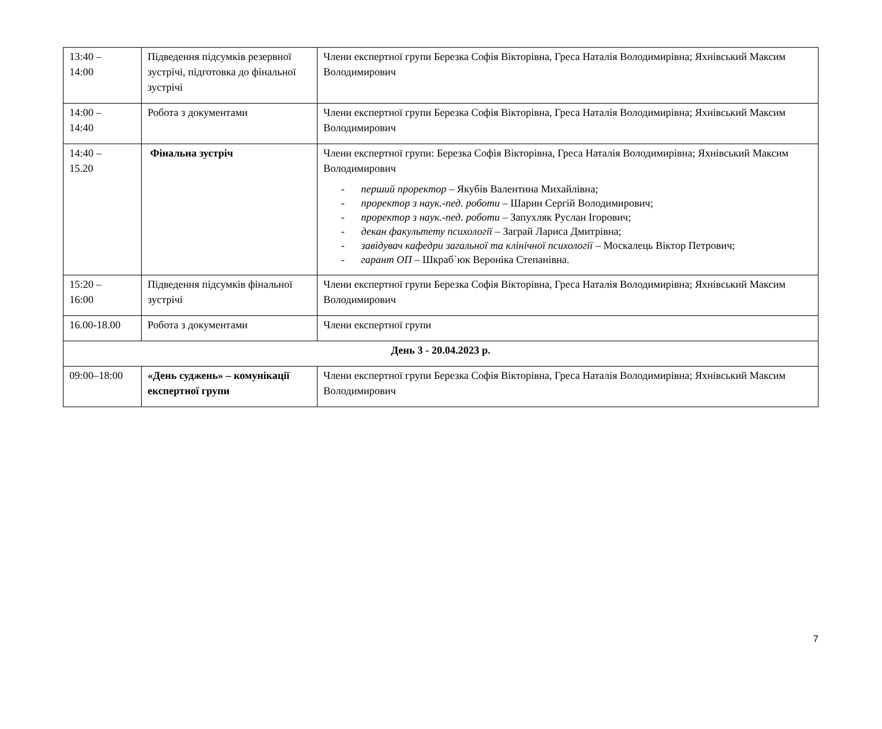| 13:40 – 14:00 | Підведення підсумків резервної зустрічі, підготовка до фінальної зустрічі | Члени експертної групи Березка Софія Вікторівна, Греса Наталія Володимирівна; Яхнівський Максим Володимирович |
| 14:00 – 14:40 | Робота з документами | Члени експертної групи Березка Софія Вікторівна, Греса Наталія Володимирівна; Яхнівський Максим Володимирович |
| 14:40 – 15.20 | Фінальна зустріч | Члени експертної групи: Березка Софія Вікторівна, Греса Наталія Володимирівна; Яхнівський Максим Володимирович - перший проректор – Якубів Валентина Михайлівна; - проректор з наук.-пед. роботи – Шарин Сергій Володимирович; - проректор з наук.-пед. роботи – Запухляк Руслан Ігорович; - декан факультету психології – Заграй Лариса Дмитрівна; - завідувач кафедри загальної та клінічної психології – Москалець Віктор Петрович; - гарант ОП – Шкраб`юк Вероніка Степанівна. |
| 15:20 – 16:00 | Підведення підсумків фінальної зустрічі | Члени експертної групи Березка Софія Вікторівна, Греса Наталія Володимирівна; Яхнівський Максим Володимирович |
| 16.00-18.00 | Робота з документами | Члени експертної групи |
| День 3 - 20.04.2023 р. | | |
| 09:00–18:00 | «День суджень» – комунікації експертної групи | Члени експертної групи Березка Софія Вікторівна, Греса Наталія Володимирівна; Яхнівський Максим Володимирович |
7